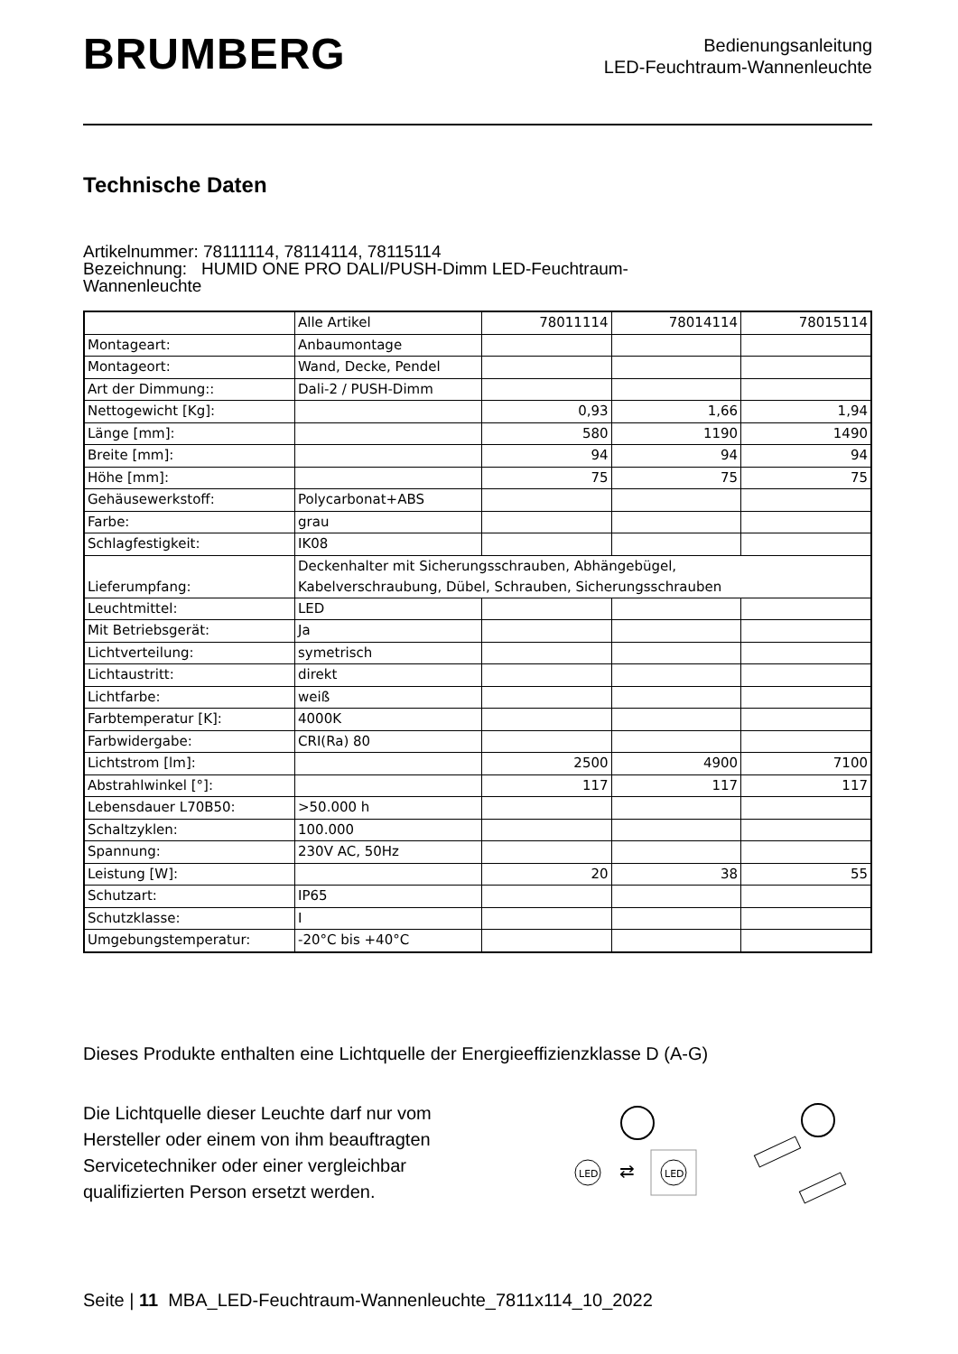BRUMBERG
Bedienungsanleitung
LED-Feuchtraum-Wannenleuchte
Technische Daten
Artikelnummer: 78111114, 78114114, 78115114
Bezeichnung: HUMID ONE PRO DALI/PUSH-Dimm LED-Feuchtraum-
Wannenleuchte
| | Alle Artikel | 78011114 | 78014114 | 78015114 |
| Montageart: | Anbaumontage | | | |
| Montageort: | Wand, Decke, Pendel | | | |
| Art der Dimmung:: | Dali-2 / PUSH-Dimm | | | |
| Nettogewicht [Kg]: | | 0,93 | 1,66 | 1,94 |
| Länge [mm]: | | 580 | 1190 | 1490 |
| Breite [mm]: | | 94 | 94 | 94 |
| Höhe [mm]: | | 75 | 75 | 75 |
| Gehäusewerkstoff: | Polycarbonat+ABS | | | |
| Farbe: | grau | | | |
| Schlagfestigkeit: | IK08 | | | |
| Lieferumpfang: | Deckenhalter mit Sicherungsschrauben, Abhängebügel, Kabelverschraubung, Dübel, Schrauben, Sicherungsschrauben | | | |
| Leuchtmittel: | LED | | | |
| Mit Betriebsgerät: | Ja | | | |
| Lichtverteilung: | symetrisch | | | |
| Lichtaustritt: | direkt | | | |
| Lichtfarbe: | weiß | | | |
| Farbtemperatur [K]: | 4000K | | | |
| Farbwidergabe: | CRI(Ra) 80 | | | |
| Lichtstrom [lm]: | | 2500 | 4900 | 7100 |
| Abstrahlwinkel [°]: | | 117 | 117 | 117 |
| Lebensdauer L70B50: | >50.000 h | | | |
| Schaltzyklen: | 100.000 | | | |
| Spannung: | 230V AC, 50Hz | | | |
| Leistung [W]: | | 20 | 38 | 55 |
| Schutzart: | IP65 | | | |
| Schutzklasse: | I | | | |
| Umgebungstemperatur: | -20°C bis +40°C | | | |
Dieses Produkte enthalten eine Lichtquelle der Energieeffizienzklasse D (A-G)
Die Lichtquelle dieser Leuchte darf nur vom
Hersteller oder einem von ihm beauftragten
Servicetechniker oder einer vergleichbar
qualifizierten Person ersetzt werden.
LED
⇄
LED
Seite | 11 MBA_LED-Feuchtraum-Wannenleuchte_7811x114_10_2022